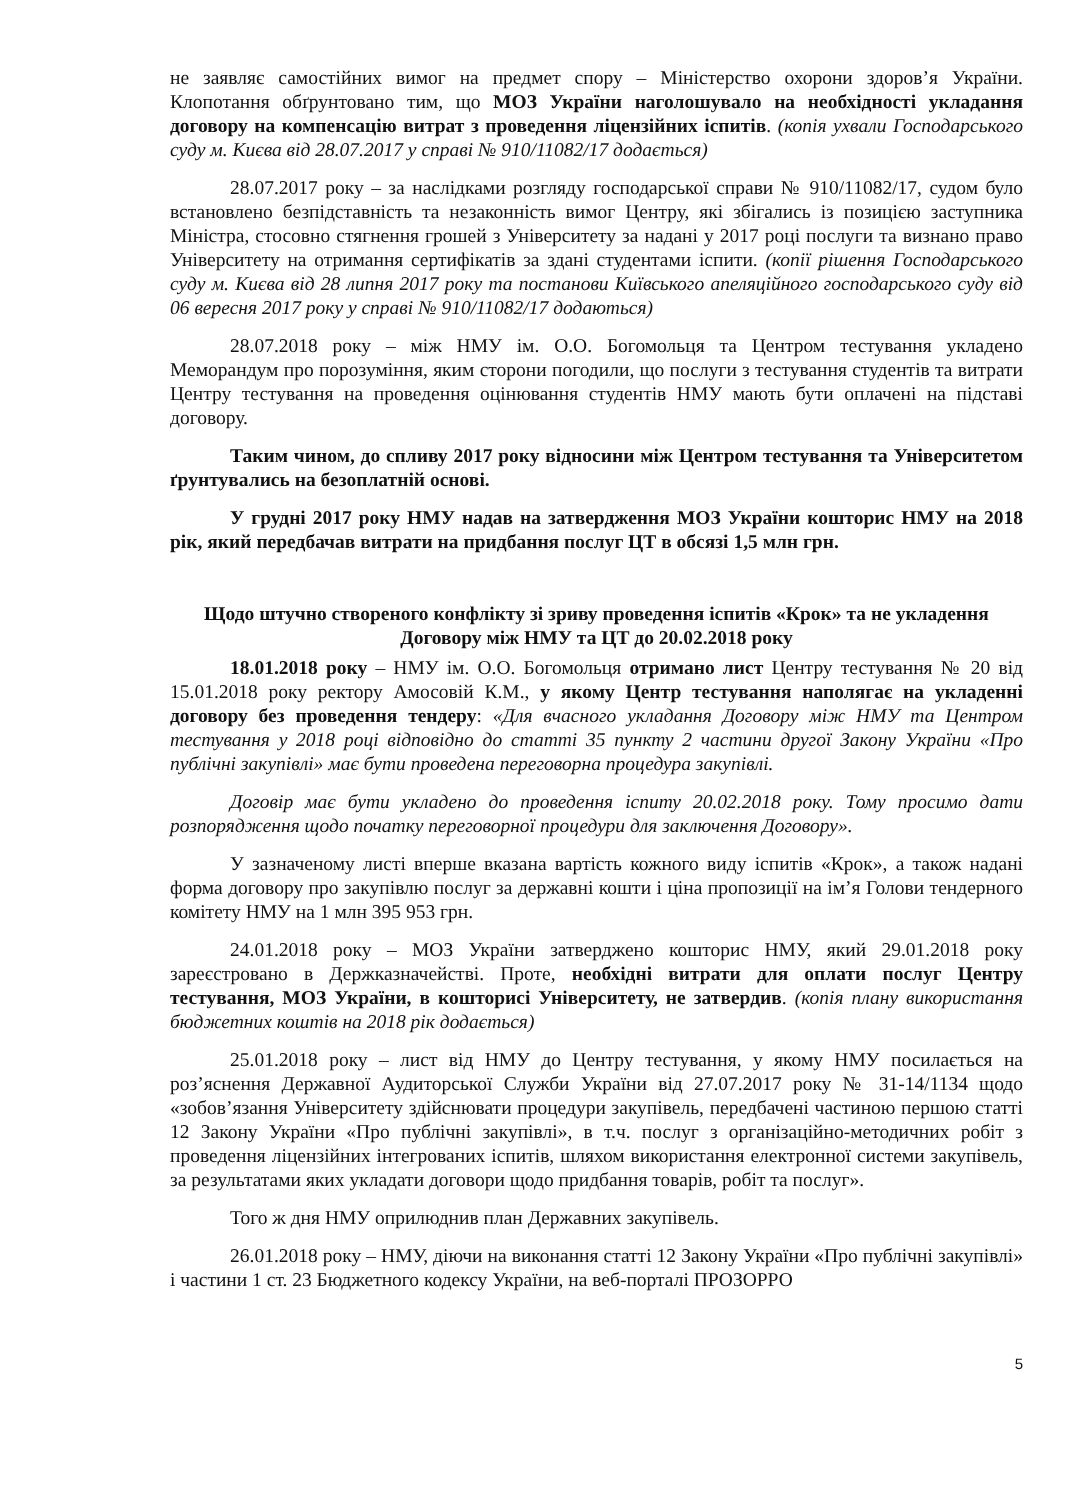не заявляє самостійних вимог на предмет спору – Міністерство охорони здоров’я України. Клопотання обґрунтовано тим, що МОЗ України наголошувало на необхідності укладання договору на компенсацію витрат з проведення ліцензійних іспитів. (копія ухвали Господарського суду м. Києва від 28.07.2017 у справі № 910/11082/17 додається)
28.07.2017 року – за наслідками розгляду господарської справи № 910/11082/17, судом було встановлено безпідставність та незаконність вимог Центру, які збігались із позицією заступника Міністра, стосовно стягнення грошей з Університету за надані у 2017 році послуги та визнано право Університету на отримання сертифікатів за здані студентами іспити. (копії рішення Господарського суду м. Києва від 28 липня 2017 року та постанови Київського апеляційного господарського суду від 06 вересня 2017 року у справі № 910/11082/17 додаються)
28.07.2018 року – між НМУ ім. О.О. Богомольця та Центром тестування укладено Меморандум про порозуміння, яким сторони погодили, що послуги з тестування студентів та витрати Центру тестування на проведення оцінювання студентів НМУ мають бути оплачені на підставі договору.
Таким чином, до спливу 2017 року відносини між Центром тестування та Університетом ґрунтувались на безоплатній основі.
У грудні 2017 року НМУ надав на затвердження МОЗ України кошторис НМУ на 2018 рік, який передбачав витрати на придбання послуг ЦТ в обсязі 1,5 млн грн.
Щодо штучно створеного конфлікту зі зриву проведення іспитів «Крок» та не укладення Договору між НМУ та ЦТ до 20.02.2018 року
18.01.2018 року – НМУ ім. О.О. Богомольця отримано лист Центру тестування № 20 від 15.01.2018 року ректору Амосовій К.М., у якому Центр тестування наполягає на укладенні договору без проведення тендеру: «Для вчасного укладання Договору між НМУ та Центром тестування у 2018 році відповідно до статті 35 пункту 2 частини другої Закону України «Про публічні закупівлі» має бути проведена переговорна процедура закупівлі.
Договір має бути укладено до проведення іспиту 20.02.2018 року. Тому просимо дати розпорядження щодо початку переговорної процедури для заключення Договору».
У зазначеному листі вперше вказана вартість кожного виду іспитів «Крок», а також надані форма договору про закупівлю послуг за державні кошти і ціна пропозиції на ім’я Голови тендерного комітету НМУ на 1 млн 395 953 грн.
24.01.2018 року – МОЗ України затверджено кошторис НМУ, який 29.01.2018 року зареєстровано в Держказначействі. Проте, необхідні витрати для оплати послуг Центру тестування, МОЗ України, в кошторисі Університету, не затвердив. (копія плану використання бюджетних коштів на 2018 рік додається)
25.01.2018 року – лист від НМУ до Центру тестування, у якому НМУ посилається на роз’яснення Державної Аудиторської Служби України від 27.07.2017 року № 31-14/1134 щодо «зобов’язання Університету здійснювати процедури закупівель, передбачені частиною першою статті 12 Закону України «Про публічні закупівлі», в т.ч. послуг з організаційно-методичних робіт з проведення ліцензійних інтегрованих іспитів, шляхом використання електронної системи закупівель, за результатами яких укладати договори щодо придбання товарів, робіт та послуг».
Того ж дня НМУ оприлюднив план Державних закупівель.
26.01.2018 року – НМУ, діючи на виконання статті 12 Закону України «Про публічні закупівлі» і частини 1 ст. 23 Бюджетного кодексу України, на веб-порталі ПРОЗОРРО
5